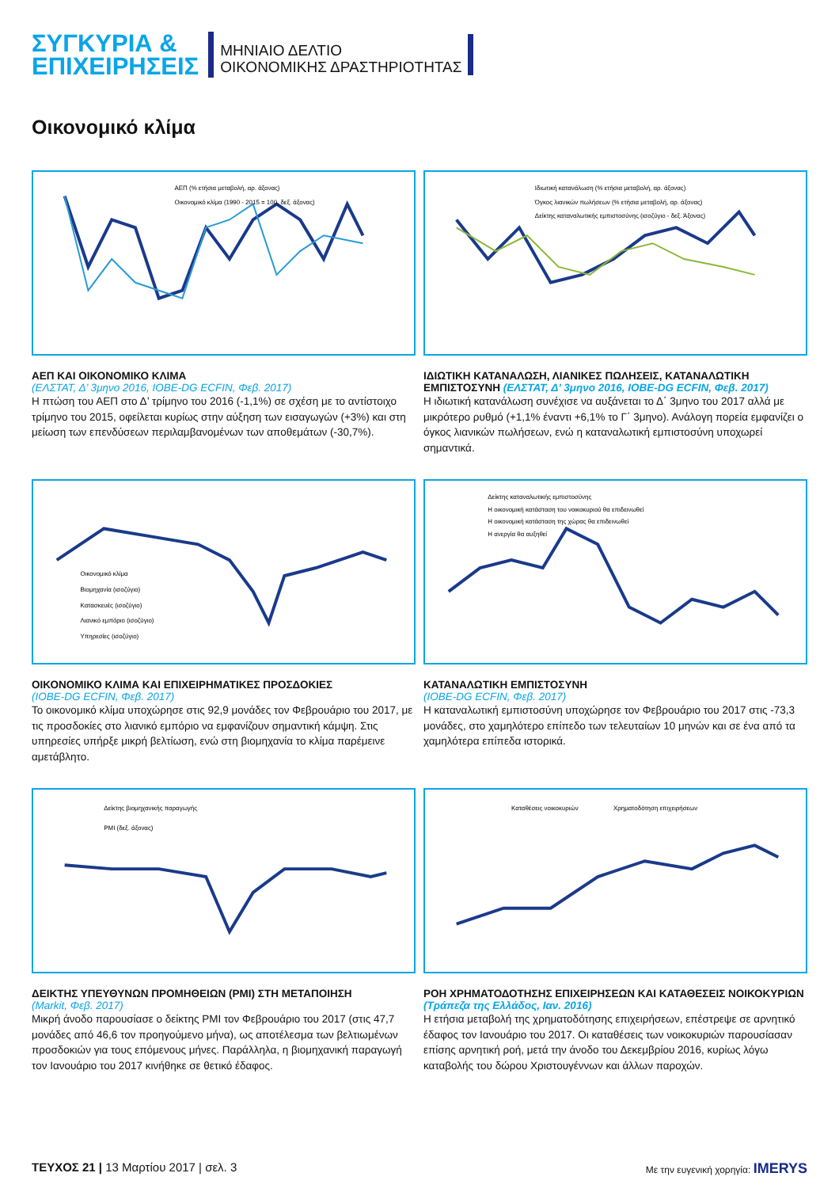ΣΥΓΚΥΡΙΑ &
ΕΠΙΧΕΙΡΗΣΕΙΣ
ΜΗΝΙΑΙΟ ΔΕΛΤΙΟ
ΟΙΚΟΝΟΜΙΚΗΣ ΔΡΑΣΤΗΡΙΟΤΗΤΑΣ
Οικονομικό κλίμα
ΑΕΠ (% ετήσια μεταβολή, αρ. άξονας)
Οικονομικό κλίμα (1990 - 2015 = 100, δεξ. άξονας)
ΑΕΠ ΚΑΙ ΟΙΚΟΝΟΜΙΚΟ ΚΛΙΜΑ
(ΕΛΣΤΑΤ, Δ’ 3μηνο 2016, ΙΟΒΕ-DG ECFIN, Φεβ. 2017)
Η πτώση του ΑΕΠ στο Δ’ τρίμηνο του 2016 (-1,1%) σε σχέση με το αντίστοιχο τρίμηνο του 2015, οφείλεται κυρίως στην αύξηση των εισαγωγών (+3%) και στη μείωση των επενδύσεων περιλαμβανομένων των αποθεμάτων (-30,7%).
Ιδιωτική κατανάλωση (% ετήσια μεταβολή, αρ. άξονας)
Όγκος λιανικών πωλήσεων (% ετήσια μεταβολή, αρ. άξονας)
Δείκτης καταναλωτικής εμπιστοσύνης (ισοζύγιο - δεξ. Άξονας)
ΙΔΙΩΤΙΚΗ ΚΑΤΑΝΑΛΩΣΗ, ΛΙΑΝΙΚΕΣ ΠΩΛΗΣΕΙΣ, ΚΑΤΑΝΑΛΩΤΙΚΗ ΕΜΠΙΣΤΟΣΥΝΗ (ΕΛΣΤΑΤ, Δ’ 3μηνο 2016, ΙΟΒΕ-DG ECFIN, Φεβ. 2017)
Η ιδιωτική κατανάλωση συνέχισε να αυξάνεται το Δ΄ 3μηνο του 2017 αλλά με μικρότερο ρυθμό (+1,1% έναντι +6,1% το Γ΄ 3μηνο). Ανάλογη πορεία εμφανίζει ο όγκος λιανικών πωλήσεων, ενώ η καταναλωτική εμπιστοσύνη υποχωρεί σημαντικά.
Οικονομικό κλίμα
Βιομηχανία (ισοζύγιο)
Κατασκευές (ισοζύγιο)
Λιανικό εμπόριο (ισοζύγιο)
Υπηρεσίες (ισοζύγιο)
ΟΙΚΟΝΟΜΙΚΟ ΚΛΙΜΑ ΚΑΙ ΕΠΙΧΕΙΡΗΜΑΤΙΚΕΣ ΠΡΟΣΔΟΚΙΕΣ
(ΙΟΒΕ-DG ECFIN, Φεβ. 2017)
Το οικονομικό κλίμα υποχώρησε στις 92,9 μονάδες τον Φεβρουάριο του 2017, με τις προσδοκίες στο λιανικό εμπόριο να εμφανίζουν σημαντική κάμψη. Στις υπηρεσίες υπήρξε μικρή βελτίωση, ενώ στη βιομηχανία το κλίμα παρέμεινε αμετάβλητο.
Δείκτης καταναλωτικής εμπιστοσύνης
Η οικονομική κατάσταση του νοικοκυριού θα επιδεινωθεί
Η οικονομική κατάσταση της χώρας θα επιδεινωθεί
Η ανεργία θα αυξηθεί
ΚΑΤΑΝΑΛΩΤΙΚΗ ΕΜΠΙΣΤΟΣΥΝΗ
(ΙΟΒΕ-DG ECFIN, Φεβ. 2017)
Η καταναλωτική εμπιστοσύνη υποχώρησε τον Φεβρουάριο του 2017 στις -73,3 μονάδες, στο χαμηλότερο επίπεδο των τελευταίων 10 μηνών και σε ένα από τα χαμηλότερα επίπεδα ιστορικά.
Δείκτης βιομηχανικής παραγωγής
PMI (δεξ. άξονας)
ΔΕΙΚΤΗΣ ΥΠΕΥΘΥΝΩΝ ΠΡΟΜΗΘΕΙΩΝ (PMI) ΣΤΗ ΜΕΤΑΠΟΙΗΣΗ
(Markit, Φεβ. 2017)
Μικρή άνοδο παρουσίασε ο δείκτης PMI τον Φεβρουάριο του 2017 (στις 47,7 μονάδες από 46,6 τον προηγούμενο μήνα), ως αποτέλεσμα των βελτιωμένων προσδοκιών για τους επόμενους μήνες. Παράλληλα, η βιομηχανική παραγωγή τον Ιανουάριο του 2017 κινήθηκε σε θετικό έδαφος.
Καταθέσεις νοικοκυριών
Χρηματοδότηση επιχειρήσεων
ΡΟΗ ΧΡΗΜΑΤΟΔΟΤΗΣΗΣ ΕΠΙΧΕΙΡΗΣΕΩΝ ΚΑΙ ΚΑΤΑΘΕΣΕΙΣ ΝΟΙΚΟΚΥΡΙΩΝ (Τράπεζα της Ελλάδος, Ιαν. 2016)
Η ετήσια μεταβολή της χρηματοδότησης επιχειρήσεων, επέστρεψε σε αρνητικό έδαφος τον Ιανουάριο του 2017. Οι καταθέσεις των νοικοκυριών παρουσίασαν επίσης αρνητική ροή, μετά την άνοδο του Δεκεμβρίου 2016, κυρίως λόγω καταβολής του δώρου Χριστουγέννων και άλλων παροχών.
ΤΕΥΧΟΣ 21 | 13 Μαρτίου 2017 | σελ. 3
Με την ευγενική χορηγία: IMERYS